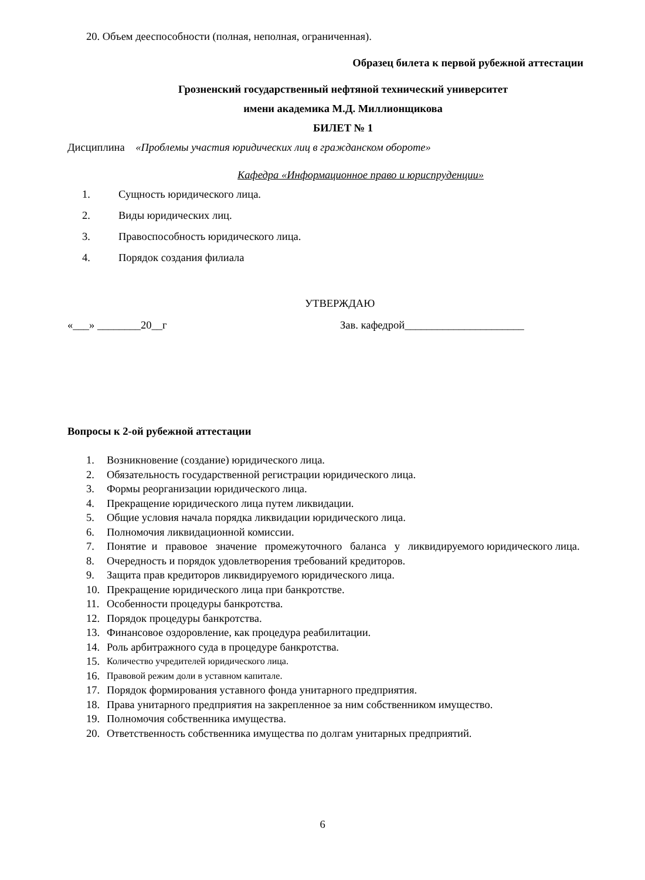20. Объем дееспособности (полная, неполная, ограниченная).
Образец билета к первой рубежной аттестации
Грозненский государственный нефтяной технический университет
имени академика М.Д. Миллионщикова
БИЛЕТ № 1
Дисциплина «Проблемы участия юридических лиц в гражданском обороте»
Кафедра «Информационное право и юриспруденции»
1. Сущность юридического лица.
2. Виды юридических лиц.
3. Правоспособность юридического лица.
4. Порядок создания филиала
УТВЕРЖДАЮ
«___» ________20__г Зав. кафедрой______________________
Вопросы к 2-ой рубежной аттестации
1. Возникновение (создание) юридического лица.
2. Обязательность государственной регистрации юридического лица.
3. Формы реорганизации юридического лица.
4. Прекращение юридического лица путем ликвидации.
5. Общие условия начала порядка ликвидации юридического лица.
6. Полномочия ликвидационной комиссии.
7. Понятие и правовое значение промежуточного баланса у ликвидируемого юридического лица.
8. Очередность и порядок удовлетворения требований кредиторов.
9. Защита прав кредиторов ликвидируемого юридического лица.
10. Прекращение юридического лица при банкротстве.
11. Особенности процедуры банкротства.
12. Порядок процедуры банкротства.
13. Финансовое оздоровление, как процедура реабилитации.
14. Роль арбитражного суда в процедуре банкротства.
15. Количество учредителей юридического лица.
16. Правовой режим доли в уставном капитале.
17. Порядок формирования уставного фонда унитарного предприятия.
18. Права унитарного предприятия на закрепленное за ним собственником имущество.
19. Полномочия собственника имущества.
20. Ответственность собственника имущества по долгам унитарных предприятий.
6